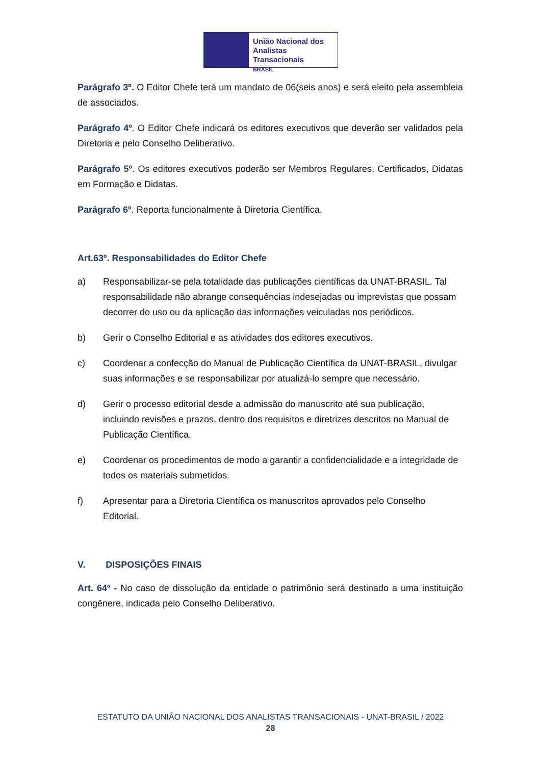União Nacional dos
Analistas Transacionais
BRASIL
Parágrafo 3º. O Editor Chefe terá um mandato de 06(seis anos) e será eleito pela assembleia de associados.
Parágrafo 4º. O Editor Chefe indicará os editores executivos que deverão ser validados pela Diretoria e pelo Conselho Deliberativo.
Parágrafo 5º. Os editores executivos poderão ser Membros Regulares, Certificados, Didatas em Formação e Didatas.
Parágrafo 6º. Reporta funcionalmente à Diretoria Científica.
Art.63º. Responsabilidades do Editor Chefe
a) Responsabilizar-se pela totalidade das publicações científicas da UNAT-BRASIL. Tal responsabilidade não abrange consequências indesejadas ou imprevistas que possam decorrer do uso ou da aplicação das informações veiculadas nos periódicos.
b) Gerir o Conselho Editorial e as atividades dos editores executivos.
c) Coordenar a confecção do Manual de Publicação Científica da UNAT-BRASIL, divulgar suas informações e se responsabilizar por atualizá-lo sempre que necessário.
d) Gerir o processo editorial desde a admissão do manuscrito até sua publicação, incluindo revisões e prazos, dentro dos requisitos e diretrizes descritos no Manual de Publicação Científica.
e) Coordenar os procedimentos de modo a garantir a confidencialidade e a integridade de todos os materiais submetidos.
f) Apresentar para a Diretoria Científica os manuscritos aprovados pelo Conselho Editorial.
V. DISPOSIÇÕES FINAIS
Art. 64º - No caso de dissolução da entidade o patrimônio será destinado a uma instituição congênere, indicada pelo Conselho Deliberativo.
ESTATUTO DA UNIÃO NACIONAL DOS ANALISTAS TRANSACIONAIS - UNAT-BRASIL / 2022
28